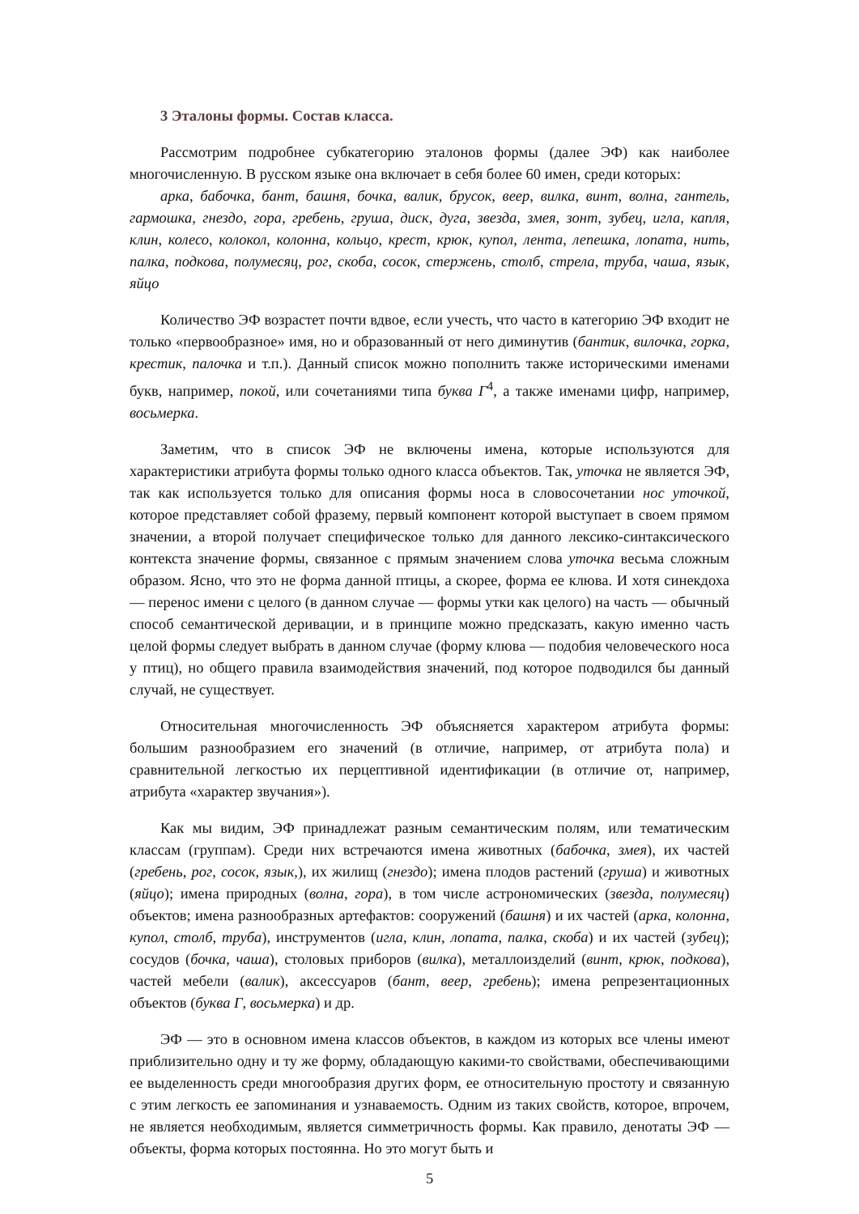3 Эталоны формы. Состав класса.
Рассмотрим подробнее субкатегорию эталонов формы (далее ЭФ) как наиболее многочисленную. В русском языке она включает в себя более 60 имен, среди которых:
арка, бабочка, бант, башня, бочка, валик, брусок, веер, вилка, винт, волна, гантель, гармошка, гнездо, гора, гребень, груша, диск, дуга, звезда, змея, зонт, зубец, игла, капля, клин, колесо, колокол, колонна, кольцо, крест, крюк, купол, лента, лепешка, лопата, нить, палка, подкова, полумесяц, рог, скоба, сосок, стержень, столб, стрела, труба, чаша, язык, яйцо
Количество ЭФ возрастет почти вдвое, если учесть, что часто в категорию ЭФ входит не только «первообразное» имя, но и образованный от него диминутив (бантик, вилочка, горка, крестик, палочка и т.п.). Данный список можно пополнить также историческими именами букв, например, покой, или сочетаниями типа буква Г<sup>4</sup>, а также именами цифр, например, восьмерка.
Заметим, что в список ЭФ не включены имена, которые используются для характеристики атрибута формы только одного класса объектов. Так, уточка не является ЭФ, так как используется только для описания формы носа в словосочетании нос уточкой, которое представляет собой фразему, первый компонент которой выступает в своем прямом значении, а второй получает специфическое только для данного лексико-синтаксического контекста значение формы, связанное с прямым значением слова уточка весьма сложным образом. Ясно, что это не форма данной птицы, а скорее, форма ее клюва. И хотя синекдоха — перенос имени с целого (в данном случае — формы утки как целого) на часть — обычный способ семантической деривации, и в принципе можно предсказать, какую именно часть целой формы следует выбрать в данном случае (форму клюва — подобия человеческого носа у птиц), но общего правила взаимодействия значений, под которое подводился бы данный случай, не существует.
Относительная многочисленность ЭФ объясняется характером атрибута формы: большим разнообразием его значений (в отличие, например, от атрибута пола) и сравнительной легкостью их перцептивной идентификации (в отличие от, например, атрибута «характер звучания»).
Как мы видим, ЭФ принадлежат разным семантическим полям, или тематическим классам (группам). Среди них встречаются имена животных (бабочка, змея), их частей (гребень, рог, сосок, язык,), их жилищ (гнездо); имена плодов растений (груша) и животных (яйцо); имена природных (волна, гора), в том числе астрономических (звезда, полумесяц) объектов; имена разнообразных артефактов: сооружений (башня) и их частей (арка, колонна, купол, столб, труба), инструментов (игла, клин, лопата, палка, скоба) и их частей (зубец); сосудов (бочка, чаша), столовых приборов (вилка), металлоизделий (винт, крюк, подкова), частей мебели (валик), аксессуаров (бант, веер, гребень); имена репрезентационных объектов (буква Г, восьмерка) и др.
ЭФ — это в основном имена классов объектов, в каждом из которых все члены имеют приблизительно одну и ту же форму, обладающую какими-то свойствами, обеспечивающими ее выделенность среди многообразия других форм, ее относительную простоту и связанную с этим легкость ее запоминания и узнаваемость. Одним из таких свойств, которое, впрочем, не является необходимым, является симметричность формы. Как правило, денотаты ЭФ — объекты, форма которых постоянна. Но это могут быть и
5